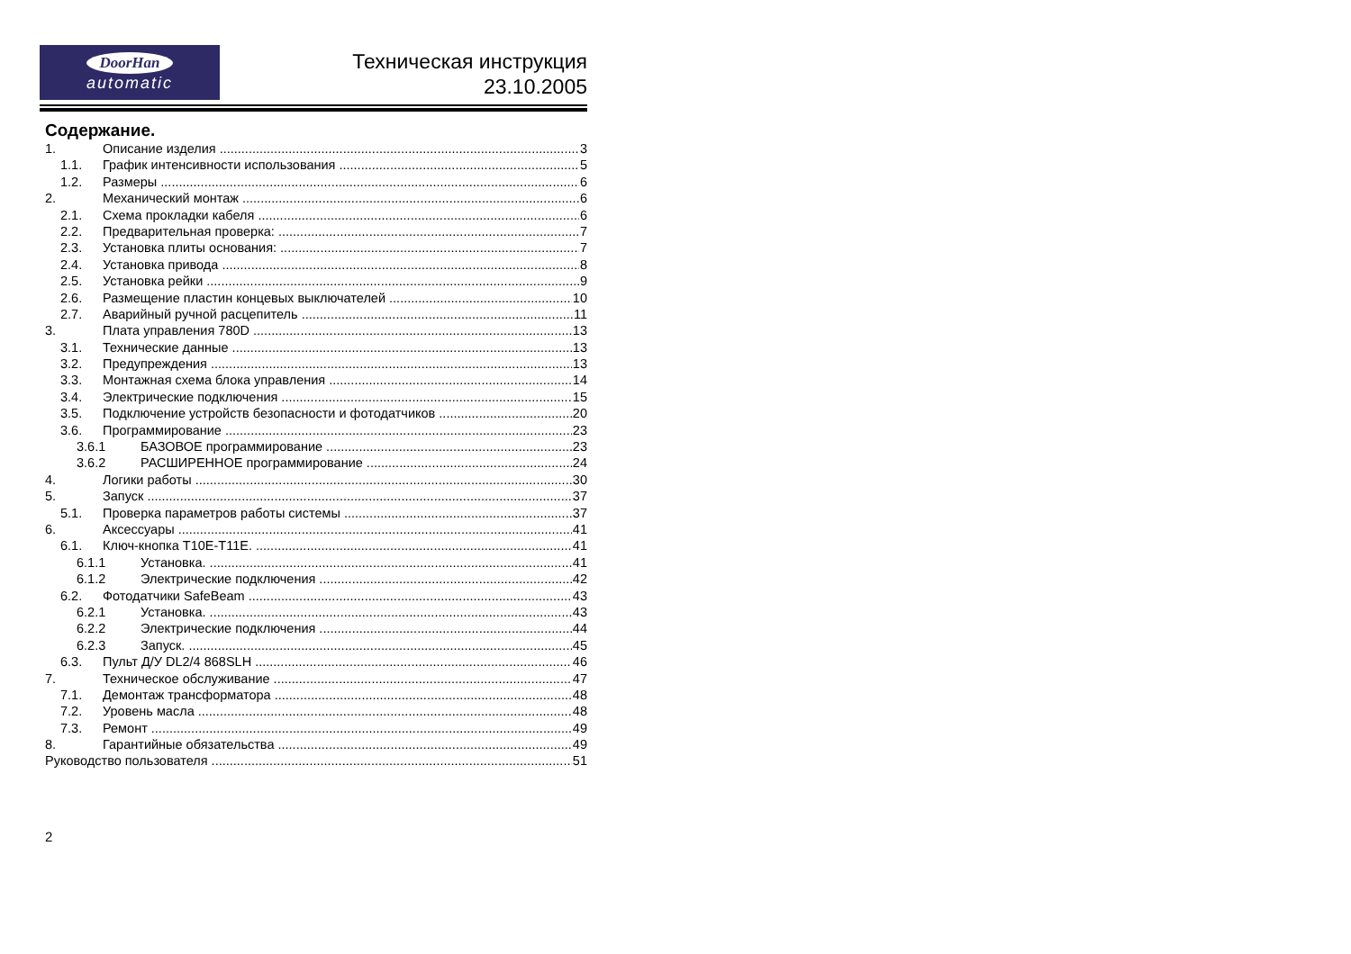DoorHan
automatic
Техническая инструкция
23.10.2005
Содержание.
1. Описание изделия 3
1.1. График интенсивности использования 5
1.2. Размеры 6
2. Механический монтаж 6
2.1. Схема прокладки кабеля 6
2.2. Предварительная проверка: 7
2.3. Установка плиты основания: 7
2.4. Установка привода 8
2.5. Установка рейки 9
2.6. Размещение пластин концевых выключателей 10
2.7. Аварийный ручной расцепитель 11
3. Плата управления 780D 13
3.1. Технические данные 13
3.2. Предупреждения 13
3.3. Монтажная схема блока управления 14
3.4. Электрические подключения 15
3.5. Подключение устройств безопасности и фотодатчиков 20
3.6. Программирование 23
3.6.1 БАЗОВОЕ программирование 23
3.6.2 РАСШИРЕННОЕ программирование 24
4. Логики работы 30
5. Запуск 37
5.1. Проверка параметров работы системы 37
6. Аксессуары 41
6.1. Ключ-кнопка T10E-T11E. 41
6.1.1 Установка. 41
6.1.2 Электрические подключения 42
6.2. Фотодатчики SafeBeam 43
6.2.1 Установка. 43
6.2.2 Электрические подключения 44
6.2.3 Запуск. 45
6.3. Пульт Д/У DL2/4 868SLH 46
7. Техническое обслуживание 47
7.1. Демонтаж трансформатора 48
7.2. Уровень масла 48
7.3. Ремонт 49
8. Гарантийные обязательства 49
Руководство пользователя 51
2